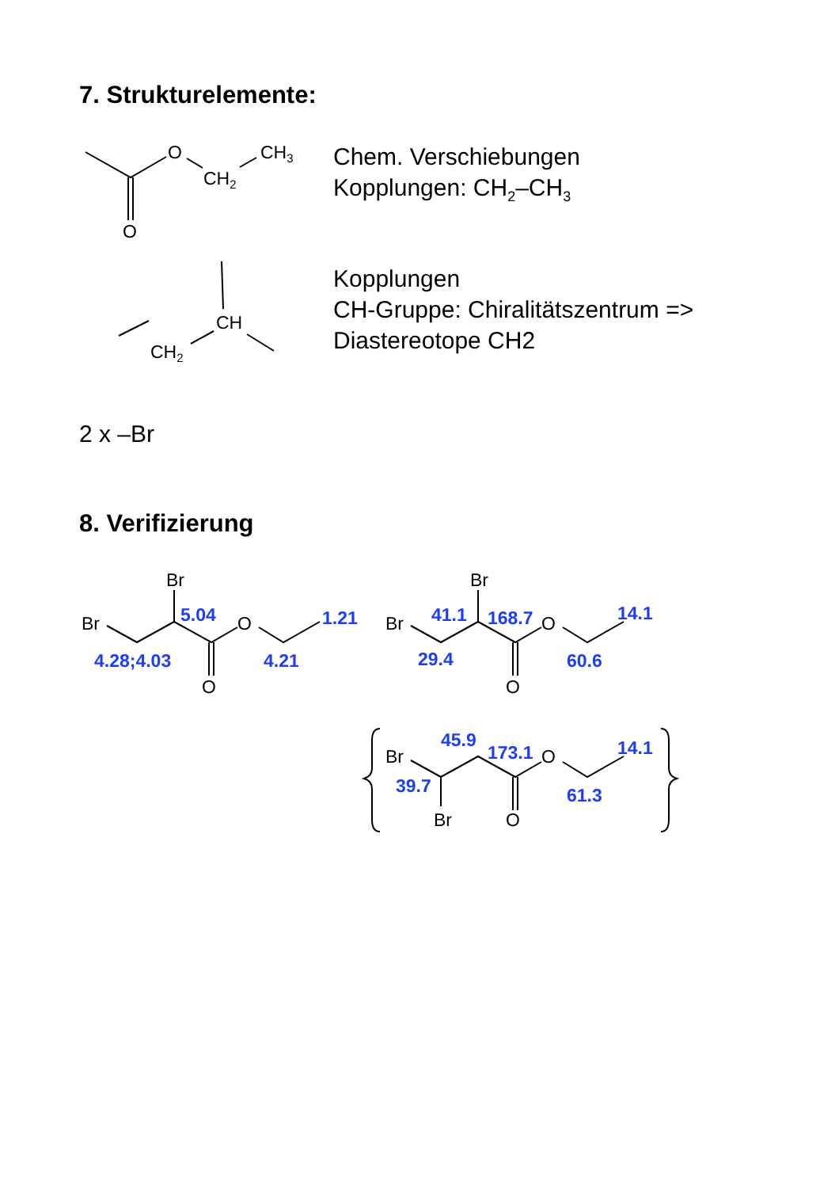7. Strukturelemente:
Chem. Verschiebungen
Kopplungen: CH<sub>2</sub>–CH<sub>3</sub>
Kopplungen
CH-Gruppe: Chiralitätszentrum =>
Diastereotope CH2
2 x –Br
8. Verifizierung
O
CH3
CH2
O
CH
CH2
Br
Br
O
O
Br
Br
O
O
Br
Br
O
O
5.04
1.21
4.28;4.03
4.21
41.1
168.7
14.1
29.4
60.6
45.9
173.1
14.1
39.7
61.3